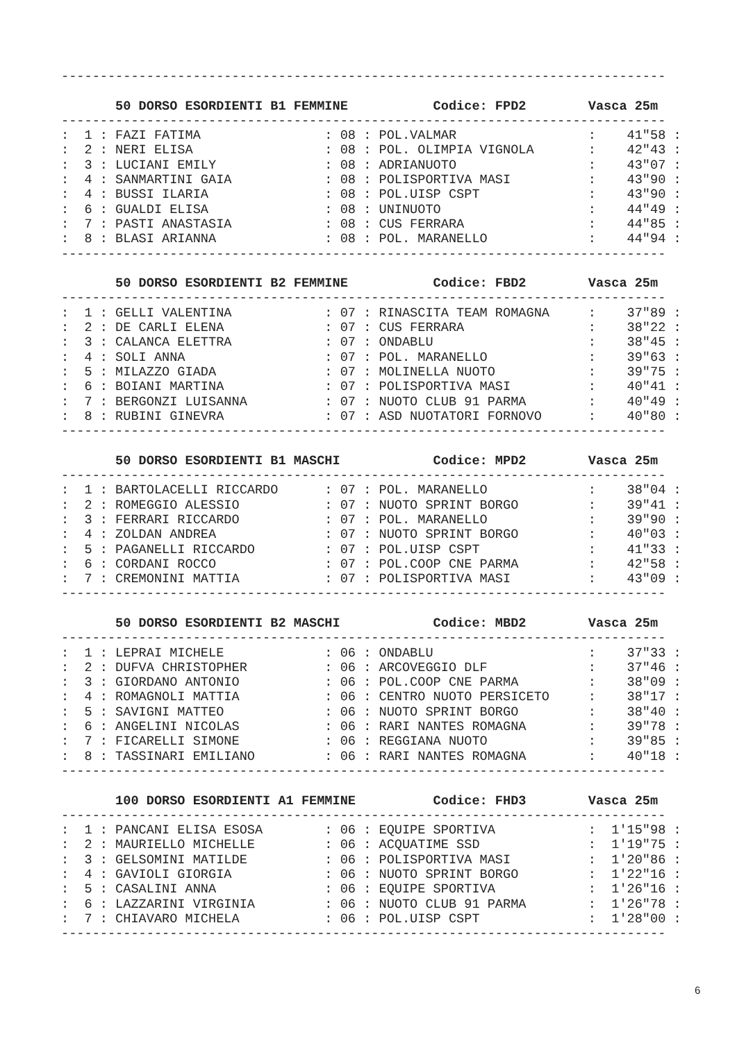------------------------------------------------------------------------------

       50 DORSO ESORDIENTI B1 FEMMINE           Codice: FPD2        Vasca 25m
------------------------------------------------------------------------------
:  1 : FAZI FATIMA                : 08 : POL.VALMAR                 :    41"58 :
:  2 : NERI ELISA                 : 08 : POL. OLIMPIA VIGNOLA       :    42"43 :
:  3 : LUCIANI EMILY              : 08 : ADRIANUOTO                 :    43"07 :
:  4 : SANMARTINI GAIA            : 08 : POLISPORTIVA MASI          :    43"90 :
:  4 : BUSSI ILARIA               : 08 : POL.UISP CSPT              :    43"90 :
:  6 : GUALDI ELISA               : 08 : UNINUOTO                   :    44"49 :
:  7 : PASTI ANASTASIA            : 08 : CUS FERRARA                :    44"85 :
:  8 : BLASI ARIANNA              : 08 : POL. MARANELLO             :    44"94 :
------------------------------------------------------------------------------

       50 DORSO ESORDIENTI B2 FEMMINE           Codice: FBD2        Vasca 25m
------------------------------------------------------------------------------
:  1 : GELLI VALENTINA            : 07 : RINASCITA TEAM ROMAGNA     :    37"89 :
:  2 : DE CARLI ELENA             : 07 : CUS FERRARA                :    38"22 :
:  3 : CALANCA ELETTRA            : 07 : ONDABLU                    :    38"45 :
:  4 : SOLI ANNA                  : 07 : POL. MARANELLO             :    39"63 :
:  5 : MILAZZO GIADA              : 07 : MOLINELLA NUOTO            :    39"75 :
:  6 : BOIANI MARTINA             : 07 : POLISPORTIVA MASI          :    40"41 :
:  7 : BERGONZI LUISANNA          : 07 : NUOTO CLUB 91 PARMA        :    40"49 :
:  8 : RUBINI GINEVRA             : 07 : ASD NUOTATORI FORNOVO      :    40"80 :
------------------------------------------------------------------------------

       50 DORSO ESORDIENTI B1 MASCHI            Codice: MPD2        Vasca 25m
------------------------------------------------------------------------------
:  1 : BARTOLACELLI RICCARDO      : 07 : POL. MARANELLO             :    38"04 :
:  2 : ROMEGGIO ALESSIO           : 07 : NUOTO SPRINT BORGO         :    39"41 :
:  3 : FERRARI RICCARDO           : 07 : POL. MARANELLO             :    39"90 :
:  4 : ZOLDAN ANDREA              : 07 : NUOTO SPRINT BORGO         :    40"03 :
:  5 : PAGANELLI RICCARDO         : 07 : POL.UISP CSPT              :    41"33 :
:  6 : CORDANI ROCCO              : 07 : POL.COOP CNE PARMA         :    42"58 :
:  7 : CREMONINI MATTIA           : 07 : POLISPORTIVA MASI          :    43"09 :
------------------------------------------------------------------------------

       50 DORSO ESORDIENTI B2 MASCHI            Codice: MBD2        Vasca 25m
------------------------------------------------------------------------------
:  1 : LEPRAI MICHELE             : 06 : ONDABLU                    :    37"33 :
:  2 : DUFVA CHRISTOPHER          : 06 : ARCOVEGGIO DLF             :    37"46 :
:  3 : GIORDANO ANTONIO           : 06 : POL.COOP CNE PARMA         :    38"09 :
:  4 : ROMAGNOLI MATTIA           : 06 : CENTRO NUOTO PERSICETO     :    38"17 :
:  5 : SAVIGNI MATTEO             : 06 : NUOTO SPRINT BORGO         :    38"40 :
:  6 : ANGELINI NICOLAS           : 06 : RARI NANTES ROMAGNA        :    39"78 :
:  7 : FICARELLI SIMONE           : 06 : REGGIANA NUOTO             :    39"85 :
:  8 : TASSINARI EMILIANO         : 06 : RARI NANTES ROMAGNA        :    40"18 :
------------------------------------------------------------------------------

       100 DORSO ESORDIENTI A1 FEMMINE          Codice: FHD3        Vasca 25m
------------------------------------------------------------------------------
:  1 : PANCANI ELISA ESOSA        : 06 : EQUIPE SPORTIVA            :  1'15"98 :
:  2 : MAURIELLO MICHELLE         : 06 : ACQUATIME SSD              :  1'19"75 :
:  3 : GELSOMINI MATILDE          : 06 : POLISPORTIVA MASI          :  1'20"86 :
:  4 : GAVIOLI GIORGIA            : 06 : NUOTO SPRINT BORGO         :  1'22"16 :
:  5 : CASALINI ANNA              : 06 : EQUIPE SPORTIVA            :  1'26"16 :
:  6 : LAZZARINI VIRGINIA         : 06 : NUOTO CLUB 91 PARMA        :  1'26"78 :
:  7 : CHIAVARO MICHELA           : 06 : POL.UISP CSPT              :  1'28"00 :
------------------------------------------------------------------------------
6